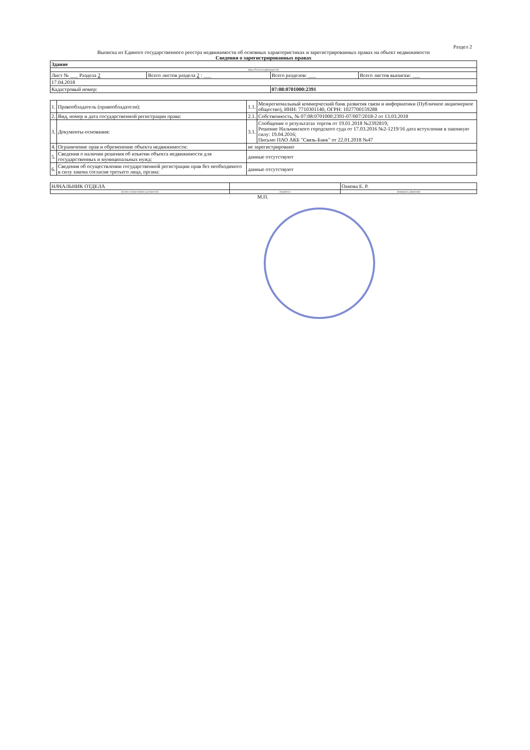Раздел 2
Выписка из Единого государственного реестра недвижимости об основных характеристиках и зарегистрированных правах на объект недвижимости
Сведения о зарегистрированных правах
| Здание | | | |
| (вид объекта недвижимости) | | | |
| Лист № ___ Раздела 2 | Всего листов раздела 2 : ___ | Всего разделов: ___ | Всего листов выписки: ___ |
| 17.04.2018 | | | |
| Кадастровый номер: | | 07:08:0701000:2391 | |
| 1. | Правообладатель (правообладатели): | 1.1. | Межрегиональный коммерческий банк развития связи и информатики (Публичное акционерное общество), ИНН: 7710301140, ОГРН: 1027700159288 |
| 2. | Вид, номер и дата государственной регистрации права: | 2.1. | Собственность, № 07:08:0701000:2391-07/007/2018-2 от 13.03.2018 |
| 3. | Документы-основания: | 3.1. | Сообщение о результатах торгов от 19.01.2018 №2392819; Решение Нальчикского городского суда от 17.03.2016 №2-1219/16 дата вступления в законную силу: 19.04.2016; Письмо ПАО АКБ "Связь-Банк" от 22.01.2018 №47 |
| 4. | Ограничение прав и обременение объекта недвижимости: | не зарегистрировано | |
| 5. | Сведения о наличии решения об изъятии объекта недвижимости для государственных и муниципальных нужд: | данные отсутствуют | |
| 6. | Сведения об осуществлении государственной регистрации прав без необходимого в силу закона согласия третьего лица, органа: | данные отсутствуют | |
| НАЧАЛЬНИК ОТДЕЛА | | Оанова Е. Р. |
| (полное наименование должности) | (подпись) | (инициалы, фамилия) |
М.П.